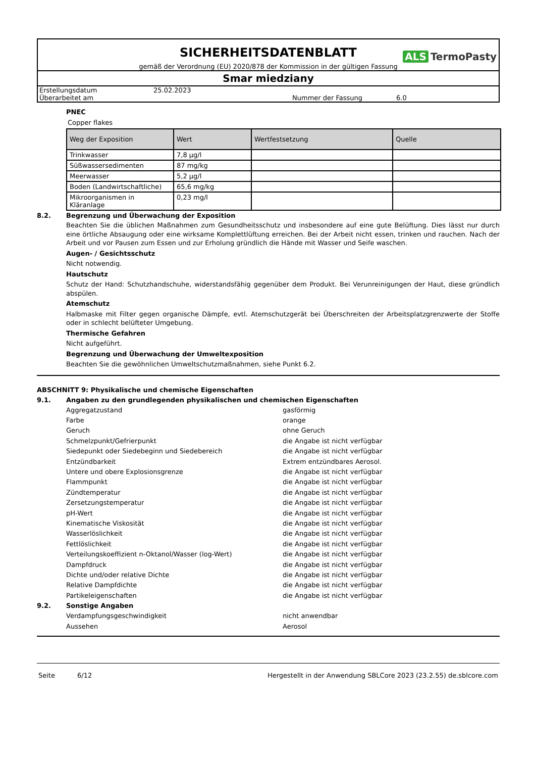SICHERHEITSDATENBLATT
ALS TermoPasty
gemäß der Verordnung (EU) 2020/878 der Kommission in der gültigen Fassung
Smar miedziany
| Erstellungsdatum | 25.02.2023 | | |
| Überarbeitet am | | Nummer der Fassung | 6.0 |
PNEC
Copper flakes
| Weg der Exposition | Wert | Wertfestsetzung | Quelle |
| --- | --- | --- | --- |
| Trinkwasser | 7,8 µg/l | | |
| Süßwassersedimenten | 87 mg/kg | | |
| Meerwasser | 5,2 µg/l | | |
| Boden (Landwirtschaftliche) | 65,6 mg/kg | | |
| Mikroorganismen in Kläranlage | 0,23 mg/l | | |
8.2. Begrenzung und Überwachung der Exposition
Beachten Sie die üblichen Maßnahmen zum Gesundheitsschutz und insbesondere auf eine gute Belüftung. Dies lässt nur durch eine örtliche Absaugung oder eine wirksame Komplettlüftung erreichen. Bei der Arbeit nicht essen, trinken und rauchen. Nach der Arbeit und vor Pausen zum Essen und zur Erholung gründlich die Hände mit Wasser und Seife waschen.
Augen- / Gesichtsschutz
Nicht notwendig.
Hautschutz
Schutz der Hand: Schutzhandschuhe, widerstandsfähig gegenüber dem Produkt. Bei Verunreinigungen der Haut, diese gründlich abspülen.
Atemschutz
Halbmaske mit Filter gegen organische Dämpfe, evtl. Atemschutzgerät bei Überschreiten der Arbeitsplatzgrenzwerte der Stoffe oder in schlecht belüfteter Umgebung.
Thermische Gefahren
Nicht aufgeführt.
Begrenzung und Überwachung der Umweltexposition
Beachten Sie die gewöhnlichen Umweltschutzmaßnahmen, siehe Punkt 6.2.
ABSCHNITT 9: Physikalische und chemische Eigenschaften
9.1. Angaben zu den grundlegenden physikalischen und chemischen Eigenschaften
Aggregatzustand
gasförmig
Farbe
orange
Geruch
ohne Geruch
Schmelzpunkt/Gefrierpunkt
die Angabe ist nicht verfügbar
Siedepunkt oder Siedebeginn und Siedebereich
die Angabe ist nicht verfügbar
Entzündbarkeit
Extrem entzündbares Aerosol.
Untere und obere Explosionsgrenze
die Angabe ist nicht verfügbar
Flammpunkt
die Angabe ist nicht verfügbar
Zündtemperatur
die Angabe ist nicht verfügbar
Zersetzungstemperatur
die Angabe ist nicht verfügbar
pH-Wert
die Angabe ist nicht verfügbar
Kinematische Viskosität
die Angabe ist nicht verfügbar
Wasserlöslichkeit
die Angabe ist nicht verfügbar
Fettlöslichkeit
die Angabe ist nicht verfügbar
Verteilungskoeffizient n-Oktanol/Wasser (log-Wert)
die Angabe ist nicht verfügbar
Dampfdruck
die Angabe ist nicht verfügbar
Dichte und/oder relative Dichte
die Angabe ist nicht verfügbar
Relative Dampfdichte
die Angabe ist nicht verfügbar
Partikeleigenschaften
die Angabe ist nicht verfügbar
9.2. Sonstige Angaben
Verdampfungsgeschwindigkeit
nicht anwendbar
Aussehen
Aerosol
Seite 6/12 Hergestellt in der Anwendung SBLCore 2023 (23.2.55) de.sblcore.com